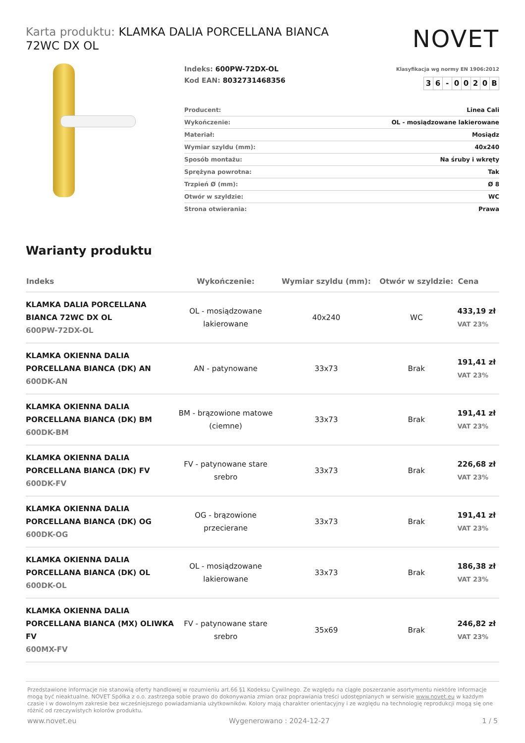Karta produktu: KLAMKA DALIA PORCELLANA BIANCA 72WC DX OL
NOVET
Indeks: 600PW-72DX-OL
Kod EAN: 8032731468356
Klasyfikacja wg normy EN 1906:2012
| 3 | 6 | - | 0 | 0 | 2 | 0 | B |
| Producent: | Linea Cali |
| Wykończenie: | OL - mosiądzowane lakierowane |
| Materiał: | Mosiądz |
| Wymiar szyldu (mm): | 40x240 |
| Sposób montażu: | Na śruby i wkręty |
| Sprężyna powrotna: | Tak |
| Trzpień Ø (mm): | Ø 8 |
| Otwór w szyldzie: | WC |
| Strona otwierania: | Prawa |
Warianty produktu
| Indeks | Wykończenie: | Wymiar szyldu (mm): | Otwór w szyldzie: | Cena |
| --- | --- | --- | --- | --- |
| KLAMKA DALIA PORCELLANA BIANCA 72WC DX OL 600PW-72DX-OL | OL - mosiądzowane lakierowane | 40x240 | WC | 433,19 zł VAT 23% |
| KLAMKA OKIENNA DALIA PORCELLANA BIANCA (DK) AN 600DK-AN | AN - patynowane | 33x73 | Brak | 191,41 zł VAT 23% |
| KLAMKA OKIENNA DALIA PORCELLANA BIANCA (DK) BM 600DK-BM | BM - brązowione matowe (ciemne) | 33x73 | Brak | 191,41 zł VAT 23% |
| KLAMKA OKIENNA DALIA PORCELLANA BIANCA (DK) FV 600DK-FV | FV - patynowane stare srebro | 33x73 | Brak | 226,68 zł VAT 23% |
| KLAMKA OKIENNA DALIA PORCELLANA BIANCA (DK) OG 600DK-OG | OG - brązowione przecierane | 33x73 | Brak | 191,41 zł VAT 23% |
| KLAMKA OKIENNA DALIA PORCELLANA BIANCA (DK) OL 600DK-OL | OL - mosiądzowane lakierowane | 33x73 | Brak | 186,38 zł VAT 23% |
| KLAMKA OKIENNA DALIA PORCELLANA BIANCA (MX) OLIWKA FV 600MX-FV | FV - patynowane stare srebro | 35x69 | Brak | 246,82 zł VAT 23% |
Przedstawione informacje nie stanowią oferty handlowej w rozumieniu art.66 §1 Kodeksu Cywilnego. Ze względu na ciągłe poszerzanie asortymentu niektóre informacje mogą być nieaktualne. NOVET Spółka z o.o. zastrzega sobie prawo do dokonywania zmian oraz poprawiania treści udostępnianych w serwisie www.novet.eu w każdym czasie i w dowolnym zakresie bez wcześniejszego powiadamiania użytkowników. Kolory mają charakter orientacyjny i ze względu na technologię reprodukcji mogą się one różnić od rzeczywistych kolorów produktu.
www.novet.eu Wygenerowano : 2024-12-27 1 / 5